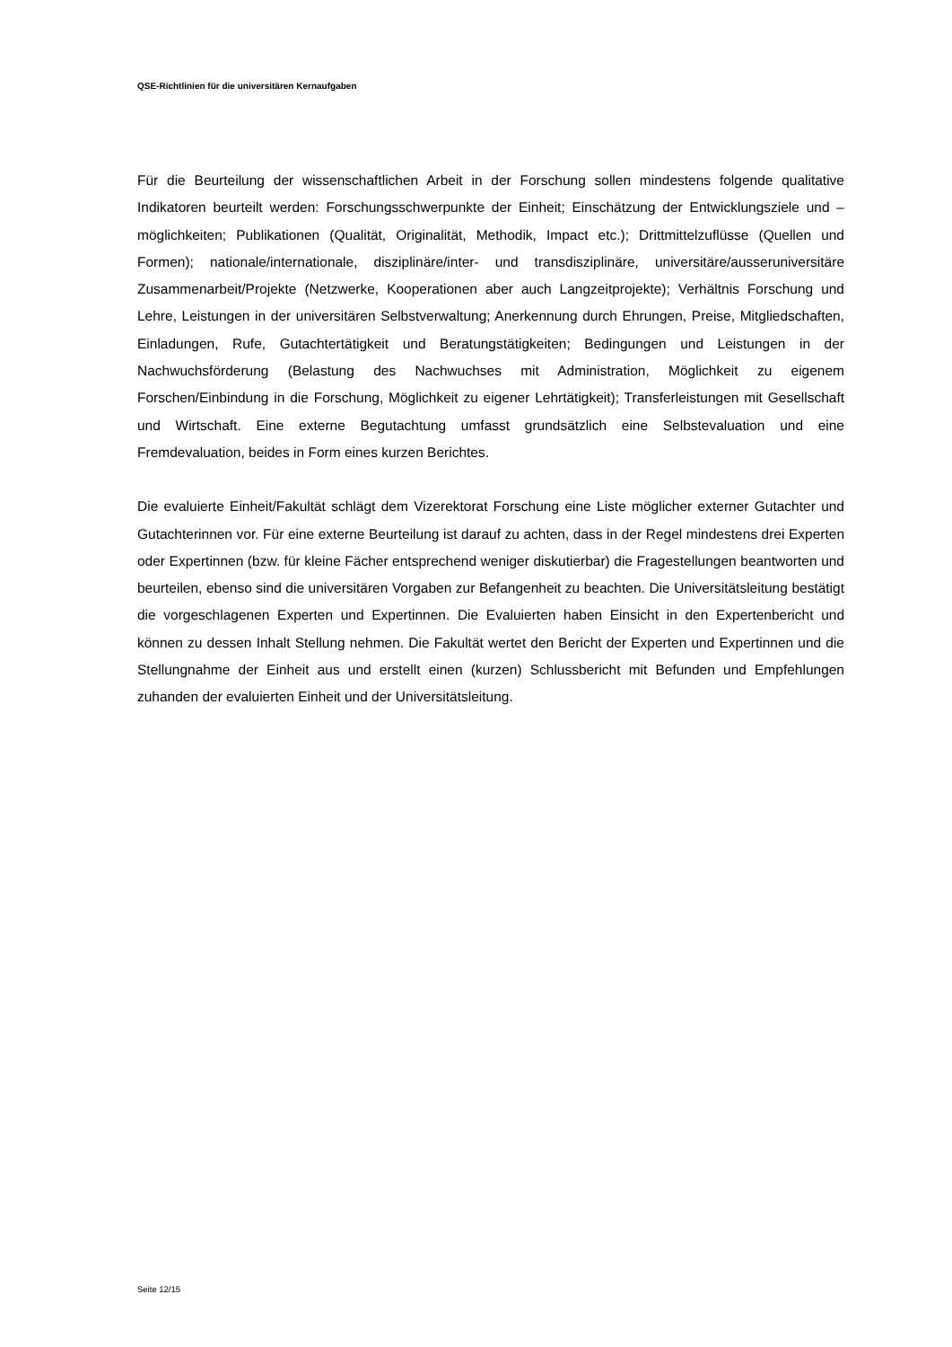QSE-Richtlinien für die universitären Kernaufgaben
Für die Beurteilung der wissenschaftlichen Arbeit in der Forschung sollen mindestens folgende qualitative Indikatoren beurteilt werden: Forschungsschwerpunkte der Einheit; Einschätzung der Entwicklungsziele und –möglichkeiten; Publikationen (Qualität, Originalität, Methodik, Impact etc.); Drittmittelzuflüsse (Quellen und Formen); nationale/internationale, disziplinäre/inter- und transdisziplinäre, universitäre/ausseruniversitäre Zusammenarbeit/Projekte (Netzwerke, Kooperationen aber auch Langzeitprojekte); Verhältnis Forschung und Lehre, Leistungen in der universitären Selbstverwaltung; Anerkennung durch Ehrungen, Preise, Mitgliedschaften, Einladungen, Rufe, Gutachtertätigkeit und Beratungstätigkeiten; Bedingungen und Leistungen in der Nachwuchsförderung (Belastung des Nachwuchses mit Administration, Möglichkeit zu eigenem Forschen/Einbindung in die Forschung, Möglichkeit zu eigener Lehrtätigkeit); Transferleistungen mit Gesellschaft und Wirtschaft. Eine externe Begutachtung umfasst grundsätzlich eine Selbstevaluation und eine Fremdevaluation, beides in Form eines kurzen Berichtes.
Die evaluierte Einheit/Fakultät schlägt dem Vizerektorat Forschung eine Liste möglicher externer Gutachter und Gutachterinnen vor. Für eine externe Beurteilung ist darauf zu achten, dass in der Regel mindestens drei Experten oder Expertinnen (bzw. für kleine Fächer entsprechend weniger diskutierbar) die Fragestellungen beantworten und beurteilen, ebenso sind die universitären Vorgaben zur Befangenheit zu beachten. Die Universitätsleitung bestätigt die vorgeschlagenen Experten und Expertinnen. Die Evaluierten haben Einsicht in den Expertenbericht und können zu dessen Inhalt Stellung nehmen. Die Fakultät wertet den Bericht der Experten und Expertinnen und die Stellungnahme der Einheit aus und erstellt einen (kurzen) Schlussbericht mit Befunden und Empfehlungen zuhanden der evaluierten Einheit und der Universitätsleitung.
Seite 12/15